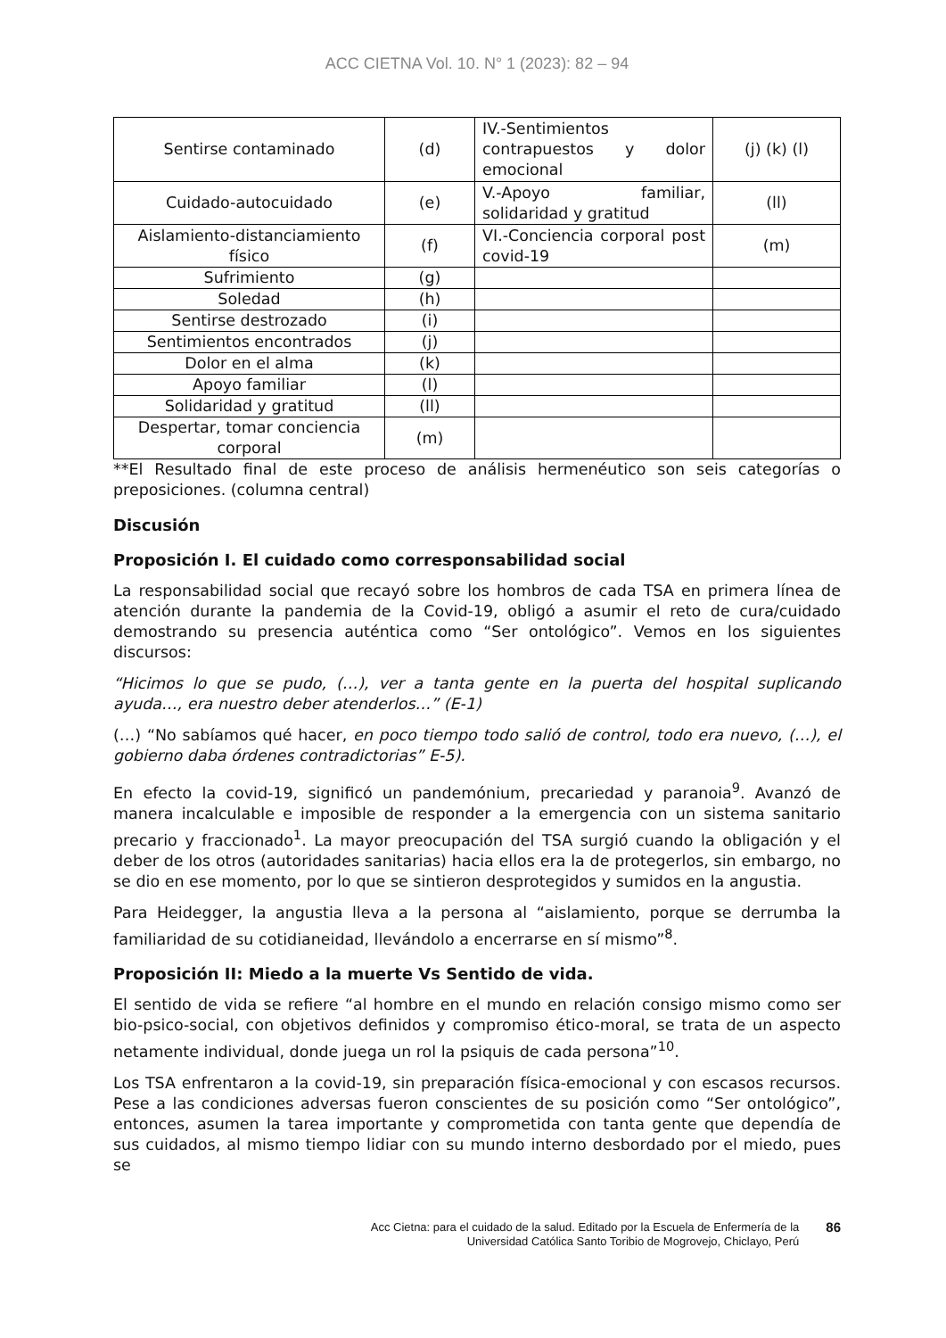ACC CIETNA Vol. 10. N° 1 (2023): 82 – 94
| Sentirse contaminado | (d) | IV.-Sentimientos contrapuestos y dolor emocional | (j) (k) (l) |
| Cuidado-autocuidado | (e) | V.-Apoyo familiar, solidaridad y gratitud | (ll) |
| Aislamiento-distanciamiento físico | (f) | VI.-Conciencia corporal post covid-19 | (m) |
| Sufrimiento | (g) | | |
| Soledad | (h) | | |
| Sentirse destrozado | (i) | | |
| Sentimientos encontrados | (j) | | |
| Dolor en el alma | (k) | | |
| Apoyo familiar | (l) | | |
| Solidaridad y gratitud | (ll) | | |
| Despertar, tomar conciencia corporal | (m) | | |
**El Resultado final de este proceso de análisis hermenéutico son seis categorías o preposiciones. (columna central)
Discusión
Proposición I. El cuidado como corresponsabilidad social
La responsabilidad social que recayó sobre los hombros de cada TSA en primera línea de atención durante la pandemia de la Covid-19, obligó a asumir el reto de cura/cuidado demostrando su presencia auténtica como “Ser ontológico”. Vemos en los siguientes discursos:
“Hicimos lo que se pudo, (…), ver a tanta gente en la puerta del hospital suplicando ayuda…, era nuestro deber atenderlos…” (E-1)
(…) “No sabíamos qué hacer, en poco tiempo todo salió de control, todo era nuevo, (…), el gobierno daba órdenes contradictorias” E-5).
En efecto la covid-19, significó un pandemónium, precariedad y paranoia<sup>9</sup>. Avanzó de manera incalculable e imposible de responder a la emergencia con un sistema sanitario precario y fraccionado<sup>1</sup>. La mayor preocupación del TSA surgió cuando la obligación y el deber de los otros (autoridades sanitarias) hacia ellos era la de protegerlos, sin embargo, no se dio en ese momento, por lo que se sintieron desprotegidos y sumidos en la angustia.
Para Heidegger, la angustia lleva a la persona al “aislamiento, porque se derrumba la familiaridad de su cotidianeidad, llevándolo a encerrarse en sí mismo”<sup>8</sup>.
Proposición II: Miedo a la muerte Vs Sentido de vida.
El sentido de vida se refiere “al hombre en el mundo en relación consigo mismo como ser bio-psico-social, con objetivos definidos y compromiso ético-moral, se trata de un aspecto netamente individual, donde juega un rol la psiquis de cada persona”<sup>10</sup>.
Los TSA enfrentaron a la covid-19, sin preparación física-emocional y con escasos recursos. Pese a las condiciones adversas fueron conscientes de su posición como “Ser ontológico”, entonces, asumen la tarea importante y comprometida con tanta gente que dependía de sus cuidados, al mismo tiempo lidiar con su mundo interno desbordado por el miedo, pues se
Acc Cietna: para el cuidado de la salud. Editado por la Escuela de Enfermería de la
Universidad Católica Santo Toribio de Mogrovejo, Chiclayo, Perú
86